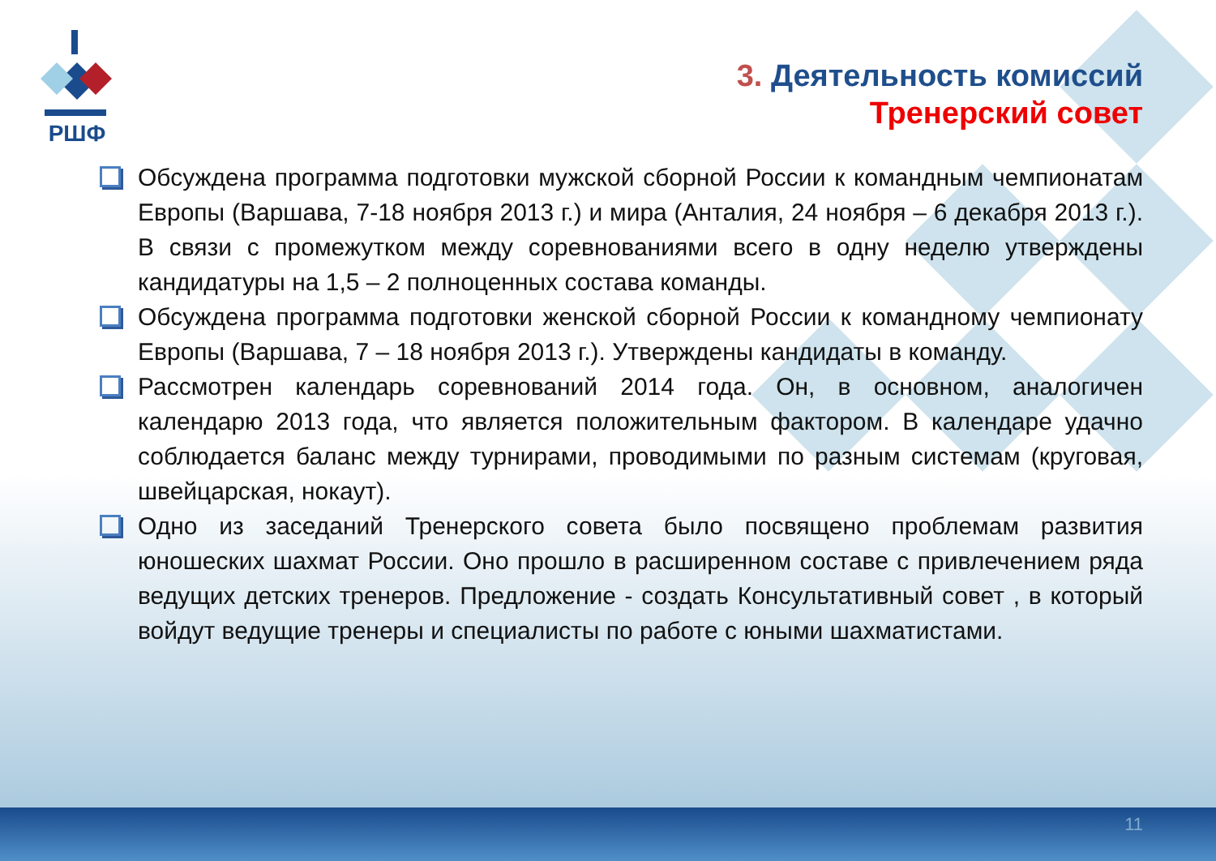РШФ
3. Деятельность комиссий
Тренерский совет
Обсуждена программа подготовки мужской сборной России к командным чемпионатам Европы (Варшава, 7-18 ноября 2013 г.) и мира (Анталия, 24 ноября – 6 декабря 2013 г.). В связи с промежутком между соревнованиями всего в одну неделю утверждены кандидатуры на 1,5 – 2 полноценных состава команды.
Обсуждена программа подготовки женской сборной России к командному чемпионату Европы (Варшава, 7 – 18 ноября 2013 г.). Утверждены кандидаты в команду.
Рассмотрен календарь соревнований 2014 года. Он, в основном, аналогичен календарю 2013 года, что является положительным фактором. В календаре удачно соблюдается баланс между турнирами, проводимыми по разным системам (круговая, швейцарская, нокаут).
Одно из заседаний Тренерского совета было посвящено проблемам развития юношеских шахмат России. Оно прошло в расширенном составе с привлечением ряда ведущих детских тренеров. Предложение - создать Консультативный совет , в который войдут ведущие тренеры и специалисты по работе с юными шахматистами.
11